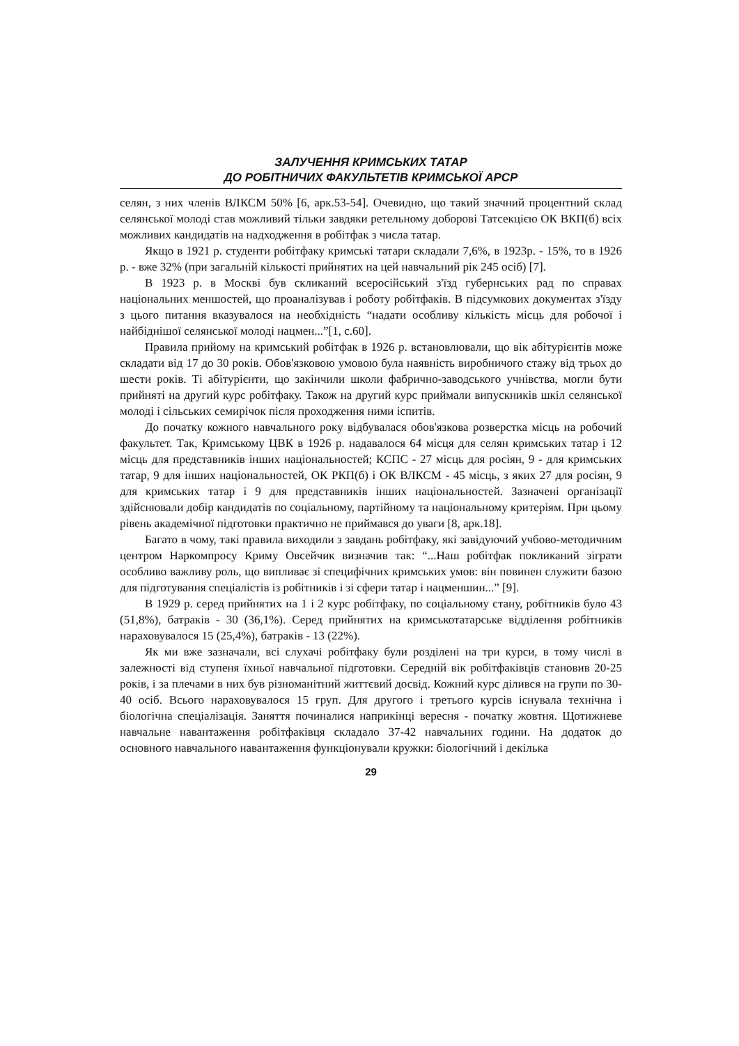ЗАЛУЧЕННЯ КРИМСЬКИХ ТАТАР
ДО РОБІТНИЧИХ ФАКУЛЬТЕТІВ КРИМСЬКОЇ АРСР
селян, з них членів ВЛКСМ 50% [6, арк.53-54]. Очевидно, що такий значний процентний склад селянської молоді став можливий тільки завдяки ретельному доборові Татсекцією ОК ВКП(б) всіх можливих кандидатів на надходження в робітфак з числа татар.
Якщо в 1921 р. студенти робітфаку кримські татари складали 7,6%, в 1923р. - 15%, то в 1926 р. - вже 32% (при загальній кількості прийнятих на цей навчальний рік 245 осіб) [7].
В 1923 р. в Москві був скликаний всеросійський з'їзд губернських рад по справах національних меншостей, що проаналізував і роботу робітфаків. В підсумкових документах з'їзду з цього питання вказувалося на необхідність “надати особливу кількість місць для робочої і найбіднішої селянської молоді нацмен...”[1, с.60].
Правила прийому на кримський робітфак в 1926 р. встановлювали, що вік абітурієнтів може складати від 17 до 30 років. Обов'язковою умовою була наявність виробничого стажу від трьох до шести років. Ті абітурієнти, що закінчили школи фабрично-заводського учнівства, могли бути прийняті на другий курс робітфаку. Також на другий курс приймали випускників шкіл селянської молоді і сільських семирічок після проходження ними іспитів.
До початку кожного навчального року відбувалася обов'язкова розверстка місць на робочий факультет. Так, Кримському ЦВК в 1926 р. надавалося 64 місця для селян кримських татар і 12 місць для представників інших національностей; КСПС - 27 місць для росіян, 9 - для кримських татар, 9 для інших національностей, ОК РКП(б) і ОК ВЛКСМ - 45 місць, з яких 27 для росіян, 9 для кримських татар і 9 для представників інших національностей. Зазначені організації здійснювали добір кандидатів по соціальному, партійному та національному критеріям. При цьому рівень академічної підготовки практично не приймався до уваги [8, арк.18].
Багато в чому, такі правила виходили з завдань робітфаку, які завідуючий учбово-методичним центром Наркомпросу Криму Овсейчик визначив так: “...Наш робітфак покликаний зіграти особливо важливу роль, що випливає зі специфічних кримських умов: він повинен служити базою для підготування спеціалістів із робітників і зі сфери татар і нацменшин...” [9].
В 1929 р. серед прийнятих на 1 і 2 курс робітфаку, по соціальному стану, робітників було 43 (51,8%), батраків - 30 (36,1%). Серед прийнятих на кримськотатарське відділення робітників нараховувалося 15 (25,4%), батраків - 13 (22%).
Як ми вже зазначали, всі слухачі робітфаку були розділені на три курси, в тому числі в залежності від ступеня їхньої навчальної підготовки. Середній вік робітфаківців становив 20-25 років, і за плечами в них був різноманітний життєвий досвід. Кожний курс ділився на групи по 30-40 осіб. Всього нараховувалося 15 груп. Для другого і третього курсів існувала технічна і біологічна спеціалізація. Заняття починалися наприкінці вересня - початку жовтня. Щотижневе навчальне навантаження робітфаківця складало 37-42 навчальних години. На додаток до основного навчального навантаження функціонували кружки: біологічний і декілька
29